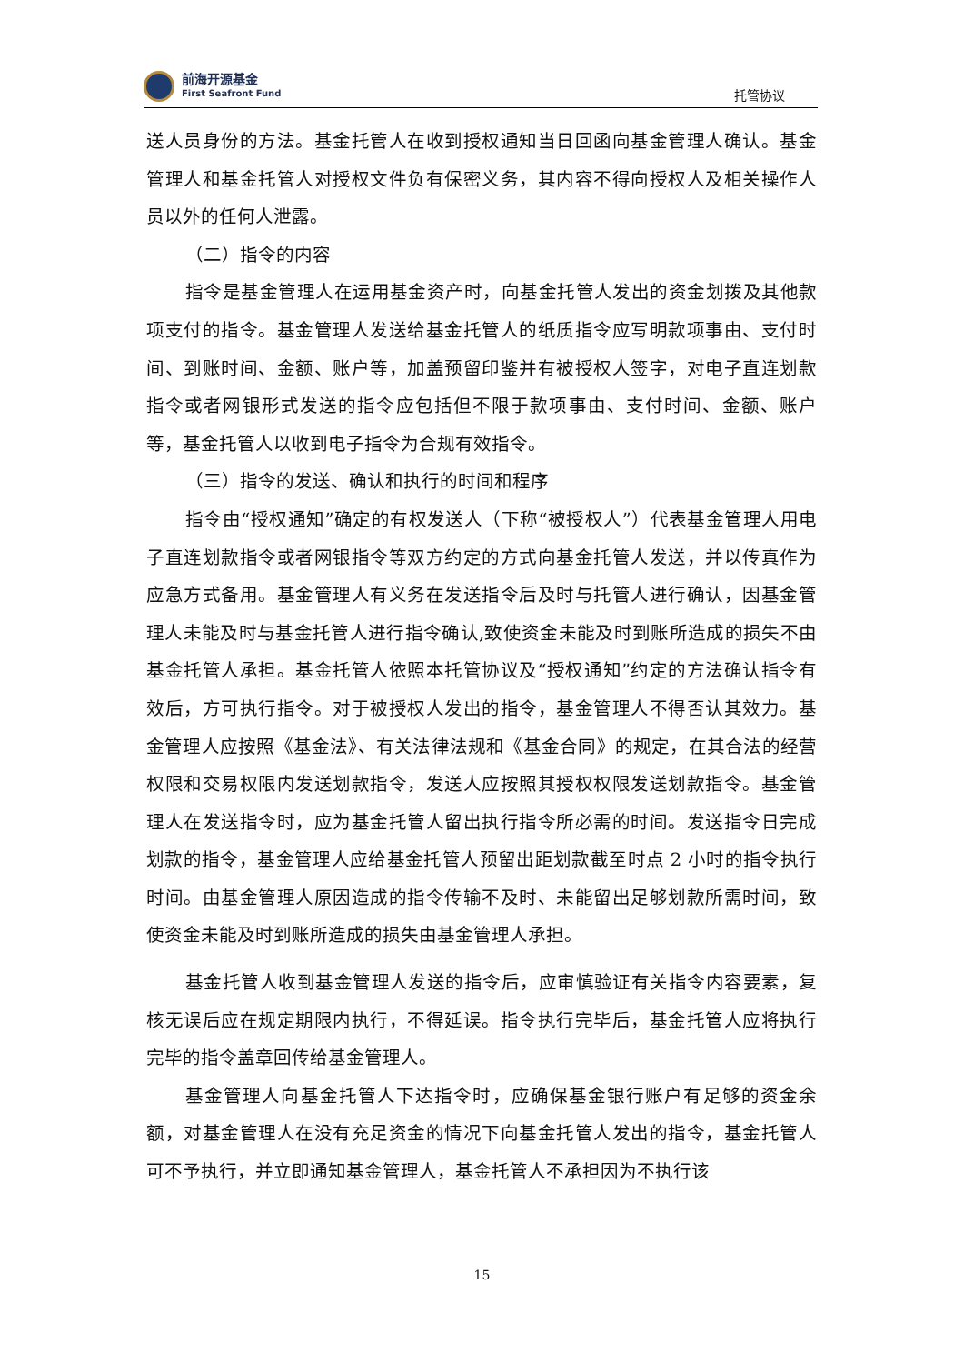前海开源基金
First Seafront Fund
托管协议
送人员身份的方法。基金托管人在收到授权通知当日回函向基金管理人确认。基金管理人和基金托管人对授权文件负有保密义务，其内容不得向授权人及相关操作人员以外的任何人泄露。
（二）指令的内容
指令是基金管理人在运用基金资产时，向基金托管人发出的资金划拨及其他款项支付的指令。基金管理人发送给基金托管人的纸质指令应写明款项事由、支付时间、到账时间、金额、账户等，加盖预留印鉴并有被授权人签字，对电子直连划款指令或者网银形式发送的指令应包括但不限于款项事由、支付时间、金额、账户等，基金托管人以收到电子指令为合规有效指令。
（三）指令的发送、确认和执行的时间和程序
指令由“授权通知”确定的有权发送人（下称“被授权人”）代表基金管理人用电子直连划款指令或者网银指令等双方约定的方式向基金托管人发送，并以传真作为应急方式备用。基金管理人有义务在发送指令后及时与托管人进行确认，因基金管理人未能及时与基金托管人进行指令确认,致使资金未能及时到账所造成的损失不由基金托管人承担。基金托管人依照本托管协议及“授权通知”约定的方法确认指令有效后，方可执行指令。对于被授权人发出的指令，基金管理人不得否认其效力。基金管理人应按照《基金法》、有关法律法规和《基金合同》的规定，在其合法的经营权限和交易权限内发送划款指令，发送人应按照其授权权限发送划款指令。基金管理人在发送指令时，应为基金托管人留出执行指令所必需的时间。发送指令日完成划款的指令，基金管理人应给基金托管人预留出距划款截至时点 2 小时的指令执行时间。由基金管理人原因造成的指令传输不及时、未能留出足够划款所需时间，致使资金未能及时到账所造成的损失由基金管理人承担。
基金托管人收到基金管理人发送的指令后，应审慎验证有关指令内容要素，复核无误后应在规定期限内执行，不得延误。指令执行完毕后，基金托管人应将执行完毕的指令盖章回传给基金管理人。
基金管理人向基金托管人下达指令时，应确保基金银行账户有足够的资金余额，对基金管理人在没有充足资金的情况下向基金托管人发出的指令，基金托管人可不予执行，并立即通知基金管理人，基金托管人不承担因为不执行该
15